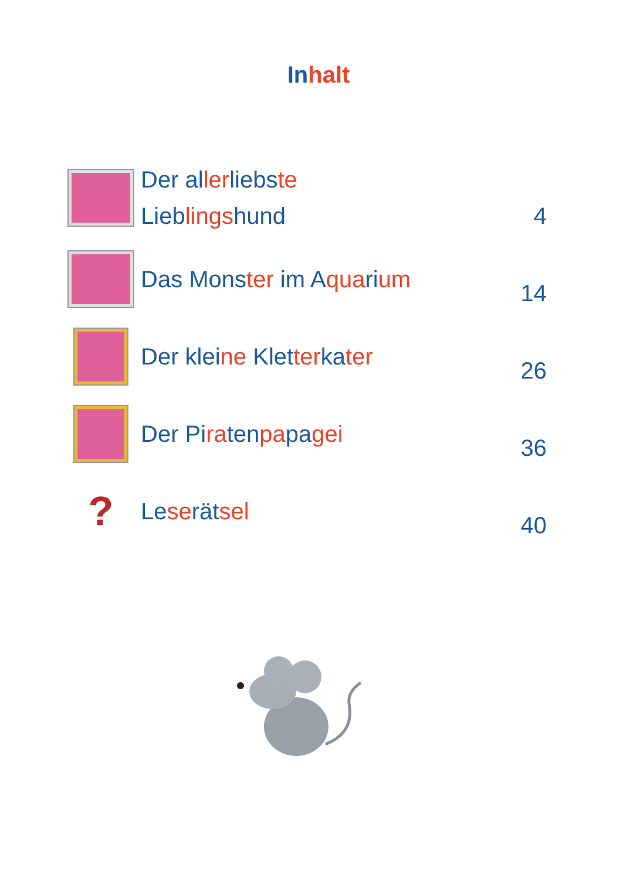Inhalt
Der allerliebste
Lieblingshund
4
Das Monster im Aquarium 14
Der kleine Kletterkater 26
Der Piratenpapagei 36
?
Leserätsel 40